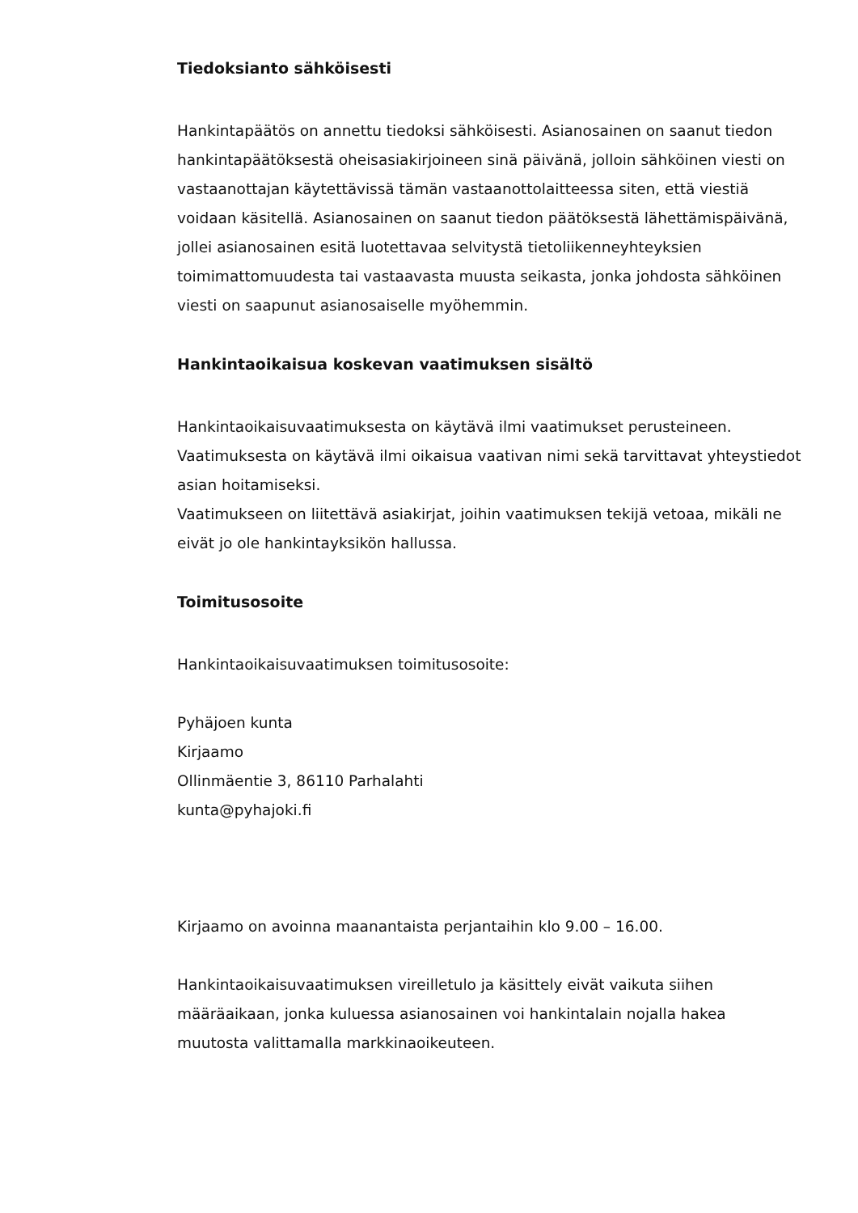Tiedoksianto sähköisesti
Hankintapäätös on annettu tiedoksi sähköisesti. Asianosainen on saanut tiedon hankintapäätöksestä oheisasiakirjoineen sinä päivänä, jolloin sähköinen viesti on vastaanottajan käytettävissä tämän vastaanottolaitteessa siten, että viestiä voidaan käsitellä. Asianosainen on saanut tiedon päätöksestä lähettämispäivänä, jollei asianosainen esitä luotettavaa selvitystä tietoliikenneyhteyksien toimimattomuudesta tai vastaavasta muusta seikasta, jonka johdosta sähköinen viesti on saapunut asianosaiselle myöhemmin.
Hankintaoikaisua koskevan vaatimuksen sisältö
Hankintaoikaisuvaatimuksesta on käytävä ilmi vaatimukset perusteineen. Vaatimuksesta on käytävä ilmi oikaisua vaativan nimi sekä tarvittavat yhteystiedot asian hoitamiseksi.
Vaatimukseen on liitettävä asiakirjat, joihin vaatimuksen tekijä vetoaa, mikäli ne eivät jo ole hankintayksikön hallussa.
Toimitusosoite
Hankintaoikaisuvaatimuksen toimitusosoite:
Pyhäjoen kunta
Kirjaamo
Ollinmäentie 3, 86110 Parhalahti
kunta@pyhajoki.fi
Kirjaamo on avoinna maanantaista perjantaihin klo 9.00 – 16.00.
Hankintaoikaisuvaatimuksen vireilletulo ja käsittely eivät vaikuta siihen määräaikaan, jonka kuluessa asianosainen voi hankintalain nojalla hakea muutosta valittamalla markkinaoikeuteen.